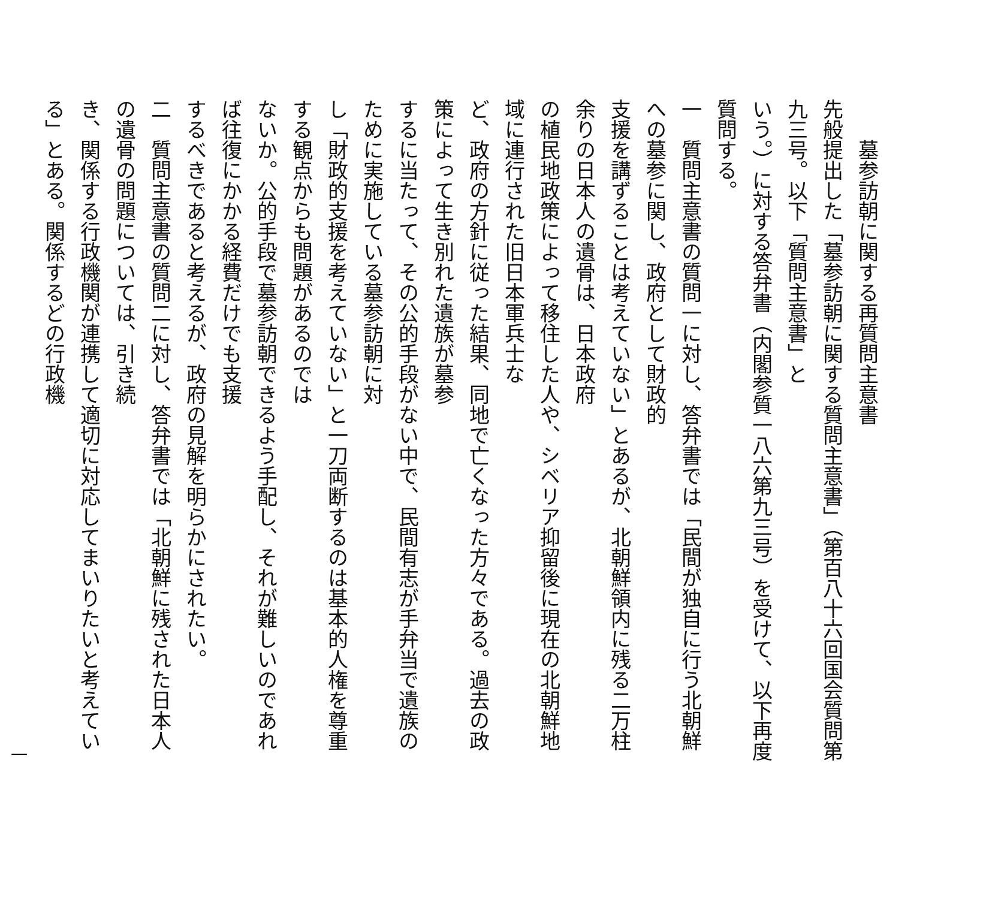墓参訪朝に関する再質問主意書
先般提出した「墓参訪朝に関する質問主意書」（第百八十六回国会質問第九三号。以下「質問主意書」と
いう。）に対する答弁書（内閣参質一八六第九三号）を受けて、以下再度質問する。
一　質問主意書の質問一に対し、答弁書では「民間が独自に行う北朝鮮への墓参に関し、政府として財政的
支援を講ずることは考えていない」とあるが、北朝鮮領内に残る二万柱余りの日本人の遺骨は、日本政府
の植民地政策によって移住した人や、シベリア抑留後に現在の北朝鮮地域に連行された旧日本軍兵士な
ど、政府の方針に従った結果、同地で亡くなった方々である。過去の政策によって生き別れた遺族が墓参
するに当たって、その公的手段がない中で、民間有志が手弁当で遺族のために実施している墓参訪朝に対
し「財政的支援を考えていない」と一刀両断するのは基本的人権を尊重する観点からも問題があるのでは
ないか。公的手段で墓参訪朝できるよう手配し、それが難しいのであれば往復にかかる経費だけでも支援
するべきであると考えるが、政府の見解を明らかにされたい。
二　質問主意書の質問二に対し、答弁書では「北朝鮮に残された日本人の遺骨の問題については、引き続
き、関係する行政機関が連携して適切に対応してまいりたいと考えている」とある。関係するどの行政機
一